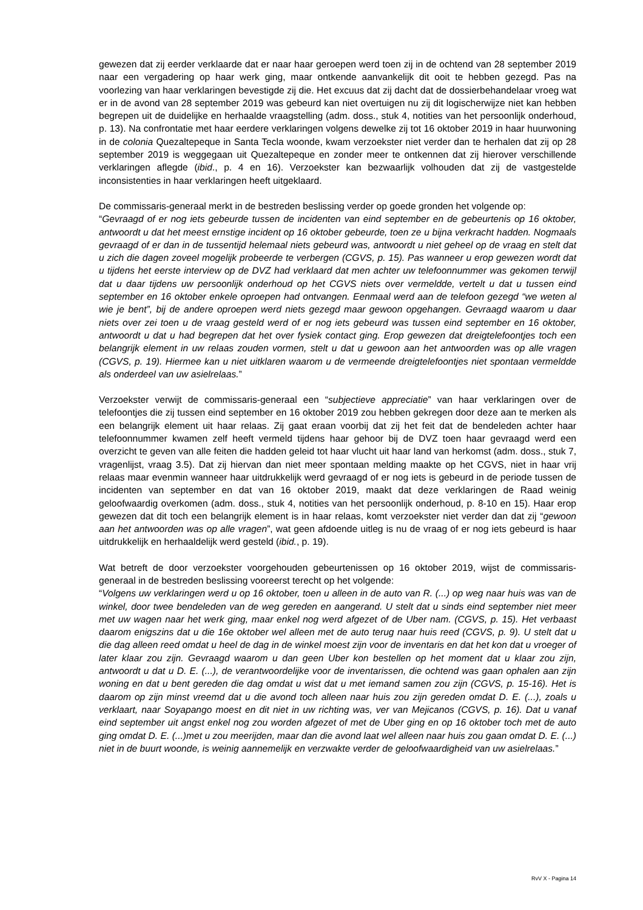gewezen dat zij eerder verklaarde dat er naar haar geroepen werd toen zij in de ochtend van 28 september 2019 naar een vergadering op haar werk ging, maar ontkende aanvankelijk dit ooit te hebben gezegd. Pas na voorlezing van haar verklaringen bevestigde zij die. Het excuus dat zij dacht dat de dossierbehandelaar vroeg wat er in de avond van 28 september 2019 was gebeurd kan niet overtuigen nu zij dit logischerwijze niet kan hebben begrepen uit de duidelijke en herhaalde vraagstelling (adm. doss., stuk 4, notities van het persoonlijk onderhoud, p. 13). Na confrontatie met haar eerdere verklaringen volgens dewelke zij tot 16 oktober 2019 in haar huurwoning in de colonia Quezaltepeque in Santa Tecla woonde, kwam verzoekster niet verder dan te herhalen dat zij op 28 september 2019 is weggegaan uit Quezaltepeque en zonder meer te ontkennen dat zij hierover verschillende verklaringen aflegde (ibid., p. 4 en 16). Verzoekster kan bezwaarlijk volhouden dat zij de vastgestelde inconsistenties in haar verklaringen heeft uitgeklaard.
De commissaris-generaal merkt in de bestreden beslissing verder op goede gronden het volgende op:
“Gevraagd of er nog iets gebeurde tussen de incidenten van eind september en de gebeurtenis op 16 oktober, antwoordt u dat het meest ernstige incident op 16 oktober gebeurde, toen ze u bijna verkracht hadden. Nogmaals gevraagd of er dan in de tussentijd helemaal niets gebeurd was, antwoordt u niet geheel op de vraag en stelt dat u zich die dagen zoveel mogelijk probeerde te verbergen (CGVS, p. 15). Pas wanneer u erop gewezen wordt dat u tijdens het eerste interview op de DVZ had verklaard dat men achter uw telefoonnummer was gekomen terwijl dat u daar tijdens uw persoonlijk onderhoud op het CGVS niets over vermeldde, vertelt u dat u tussen eind september en 16 oktober enkele oproepen had ontvangen. Eenmaal werd aan de telefoon gezegd “we weten al wie je bent”, bij de andere oproepen werd niets gezegd maar gewoon opgehangen. Gevraagd waarom u daar niets over zei toen u de vraag gesteld werd of er nog iets gebeurd was tussen eind september en 16 oktober, antwoordt u dat u had begrepen dat het over fysiek contact ging. Erop gewezen dat dreigtelefoontjes toch een belangrijk element in uw relaas zouden vormen, stelt u dat u gewoon aan het antwoorden was op alle vragen (CGVS, p. 19). Hiermee kan u niet uitklaren waarom u de vermeende dreigtelefoontjes niet spontaan vermeldde als onderdeel van uw asielrelaas.”
Verzoekster verwijt de commissaris-generaal een “subjectieve appreciatie” van haar verklaringen over de telefoontjes die zij tussen eind september en 16 oktober 2019 zou hebben gekregen door deze aan te merken als een belangrijk element uit haar relaas. Zij gaat eraan voorbij dat zij het feit dat de bendeleden achter haar telefoonnummer kwamen zelf heeft vermeld tijdens haar gehoor bij de DVZ toen haar gevraagd werd een overzicht te geven van alle feiten die hadden geleid tot haar vlucht uit haar land van herkomst (adm. doss., stuk 7, vragenlijst, vraag 3.5). Dat zij hiervan dan niet meer spontaan melding maakte op het CGVS, niet in haar vrij relaas maar evenmin wanneer haar uitdrukkelijk werd gevraagd of er nog iets is gebeurd in de periode tussen de incidenten van september en dat van 16 oktober 2019, maakt dat deze verklaringen de Raad weinig geloofwaardig overkomen (adm. doss., stuk 4, notities van het persoonlijk onderhoud, p. 8-10 en 15). Haar erop gewezen dat dit toch een belangrijk element is in haar relaas, komt verzoekster niet verder dan dat zij “gewoon aan het antwoorden was op alle vragen”, wat geen afdoende uitleg is nu de vraag of er nog iets gebeurd is haar uitdrukkelijk en herhaaldelijk werd gesteld (ibid., p. 19).
Wat betreft de door verzoekster voorgehouden gebeurtenissen op 16 oktober 2019, wijst de commissaris-generaal in de bestreden beslissing vooreerst terecht op het volgende:
“Volgens uw verklaringen werd u op 16 oktober, toen u alleen in de auto van R. (...) op weg naar huis was van de winkel, door twee bendeleden van de weg gereden en aangerand. U stelt dat u sinds eind september niet meer met uw wagen naar het werk ging, maar enkel nog werd afgezet of de Uber nam. (CGVS, p. 15). Het verbaast daarom enigszins dat u die 16e oktober wel alleen met de auto terug naar huis reed (CGVS, p. 9). U stelt dat u die dag alleen reed omdat u heel de dag in de winkel moest zijn voor de inventaris en dat het kon dat u vroeger of later klaar zou zijn. Gevraagd waarom u dan geen Uber kon bestellen op het moment dat u klaar zou zijn, antwoordt u dat u D. E. (...), de verantwoordelijke voor de inventarissen, die ochtend was gaan ophalen aan zijn woning en dat u bent gereden die dag omdat u wist dat u met iemand samen zou zijn (CGVS, p. 15-16). Het is daarom op zijn minst vreemd dat u die avond toch alleen naar huis zou zijn gereden omdat D. E. (...), zoals u verklaart, naar Soyapango moest en dit niet in uw richting was, ver van Mejicanos (CGVS, p. 16). Dat u vanaf eind september uit angst enkel nog zou worden afgezet of met de Uber ging en op 16 oktober toch met de auto ging omdat D. E. (...)met u zou meerijden, maar dan die avond laat wel alleen naar huis zou gaan omdat D. E. (...) niet in de buurt woonde, is weinig aannemelijk en verzwakte verder de geloofwaardigheid van uw asielrelaas.”
RvV X - Pagina 14